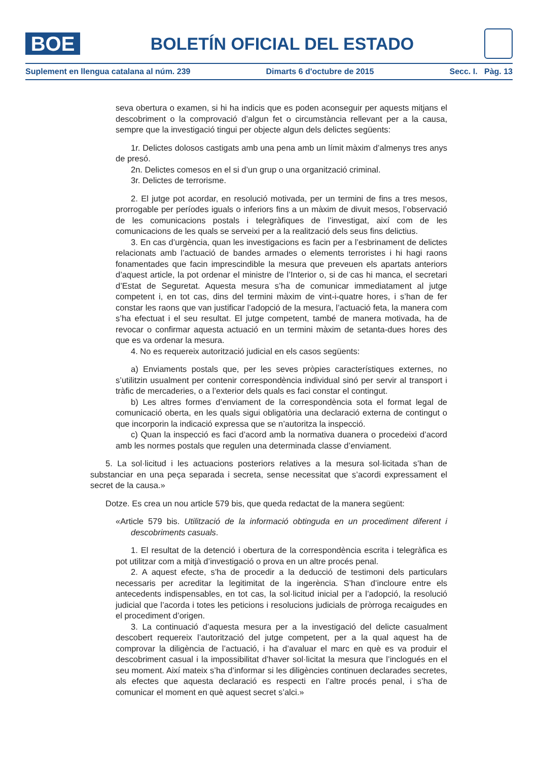BOE
BOLETÍN OFICIAL DEL ESTADO
Suplement en llengua catalana al núm. 239 Dimarts 6 d'octubre de 2015 Secc. I. Pàg. 13
seva obertura o examen, si hi ha indicis que es poden aconseguir per aquests mitjans el descobriment o la comprovació d’algun fet o circumstància rellevant per a la causa, sempre que la investigació tingui per objecte algun dels delictes següents:
1r. Delictes dolosos castigats amb una pena amb un límit màxim d’almenys tres anys de presó.
2n. Delictes comesos en el si d’un grup o una organització criminal.
3r. Delictes de terrorisme.
2. El jutge pot acordar, en resolució motivada, per un termini de fins a tres mesos, prorrogable per períodes iguals o inferiors fins a un màxim de divuit mesos, l’observació de les comunicacions postals i telegràfiques de l’investigat, així com de les comunicacions de les quals se serveixi per a la realització dels seus fins delictius.
3. En cas d’urgència, quan les investigacions es facin per a l’esbrinament de delictes relacionats amb l’actuació de bandes armades o elements terroristes i hi hagi raons fonamentades que facin imprescindible la mesura que preveuen els apartats anteriors d’aquest article, la pot ordenar el ministre de l’Interior o, si de cas hi manca, el secretari d’Estat de Seguretat. Aquesta mesura s’ha de comunicar immediatament al jutge competent i, en tot cas, dins del termini màxim de vint-i-quatre hores, i s’han de fer constar les raons que van justificar l’adopció de la mesura, l’actuació feta, la manera com s’ha efectuat i el seu resultat. El jutge competent, també de manera motivada, ha de revocar o confirmar aquesta actuació en un termini màxim de setanta-dues hores des que es va ordenar la mesura.
4. No es requereix autorització judicial en els casos següents:
a) Enviaments postals que, per les seves pròpies característiques externes, no s’utilitzin usualment per contenir correspondència individual sinó per servir al transport i tràfic de mercaderies, o a l’exterior dels quals es faci constar el contingut.
b) Les altres formes d’enviament de la correspondència sota el format legal de comunicació oberta, en les quals sigui obligatòria una declaració externa de contingut o que incorporin la indicació expressa que se n’autoritza la inspecció.
c) Quan la inspecció es faci d’acord amb la normativa duanera o procedeixi d’acord amb les normes postals que regulen una determinada classe d’enviament.
5. La sol·licitud i les actuacions posteriors relatives a la mesura sol·licitada s’han de substanciar en una peça separada i secreta, sense necessitat que s’acordi expressament el secret de la causa.»
Dotze. Es crea un nou article 579 bis, que queda redactat de la manera següent:
«Article 579 bis. Utilització de la informació obtinguda en un procediment diferent i descobriments casuals.
1. El resultat de la detenció i obertura de la correspondència escrita i telegràfica es pot utilitzar com a mitjà d’investigació o prova en un altre procés penal.
2. A aquest efecte, s’ha de procedir a la deducció de testimoni dels particulars necessaris per acreditar la legitimitat de la ingerència. S’han d’incloure entre els antecedents indispensables, en tot cas, la sol·licitud inicial per a l’adopció, la resolució judicial que l’acorda i totes les peticions i resolucions judicials de pròrroga recaigudes en el procediment d’origen.
3. La continuació d’aquesta mesura per a la investigació del delicte casualment descobert requereix l’autorització del jutge competent, per a la qual aquest ha de comprovar la diligència de l’actuació, i ha d’avaluar el marc en què es va produir el descobriment casual i la impossibilitat d’haver sol·licitat la mesura que l’inclogués en el seu moment. Així mateix s’ha d’informar si les diligències continuen declarades secretes, als efectes que aquesta declaració es respecti en l’altre procés penal, i s’ha de comunicar el moment en què aquest secret s’alci.»